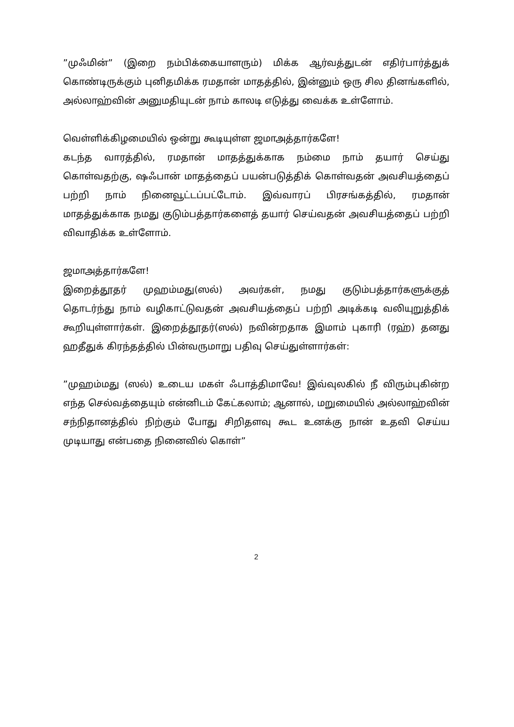”முஃமின்” (இறை நம்பிக்கையாளரும்) மிக்க ஆர்வத்துடன் எதிர்பார்த்துக் கொண்டிருக்கும் புனிதமிக்க ரமதான் மாதத்தில், இன்னும் ஒரு சில தினங்களில், அல்லாஹ்வின் அனுமதியுடன் நாம் காலடி எடுத்து வைக்க உள்ளோம்.
வெள்ளிக்கிழமையில் ஒன்று கூடியுள்ள ஜமாஅத்தார்களே!
கடந்த வாரத்தில், ரமதான் மாதத்துக்காக நம்மை நாம் தயார் செய்து கொள்வதற்கு, ஷஃபான் மாதத்தைப் பயன்படுத்திக் கொள்வதன் அவசியத்தைப் பற்றி நாம் நினைவூட்டப்பட்டோம். இவ்வாரப் பிரசங்கத்தில், ரமதான் மாதத்துக்காக நமது குடும்பத்தார்களைத் தயார் செய்வதன் அவசியத்தைப் பற்றி விவாதிக்க உள்ளோம்.
ஜமாஅத்தார்களே!
இறைத்தூதர் முஹம்மது(ஸல்) அவர்கள், நமது குடும்பத்தார்களுக்குத் தொடர்ந்து நாம் வழிகாட்டுவதன் அவசியத்தைப் பற்றி அடிக்கடி வலியுறுத்திக் கூறியுள்ளார்கள். இறைத்தூதர்(ஸல்) நவின்றதாக இமாம் புகாரி (ரஹ்) தனது ஹதீதுக் கிரந்தத்தில் பின்வருமாறு பதிவு செய்துள்ளார்கள்:
”முஹம்மது (ஸல்) உடைய மகள் ஃபாத்திமாவே! இவ்வுலகில் நீ விரும்புகின்ற எந்த செல்வத்தையும் என்னிடம் கேட்கலாம்; ஆனால், மறுமையில் அல்லாஹ்வின் சந்நிதானத்தில் நிற்கும் போது சிறிதளவு கூட உனக்கு நான் உதவி செய்ய முடியாது என்பதை நினைவில் கொள்”
2